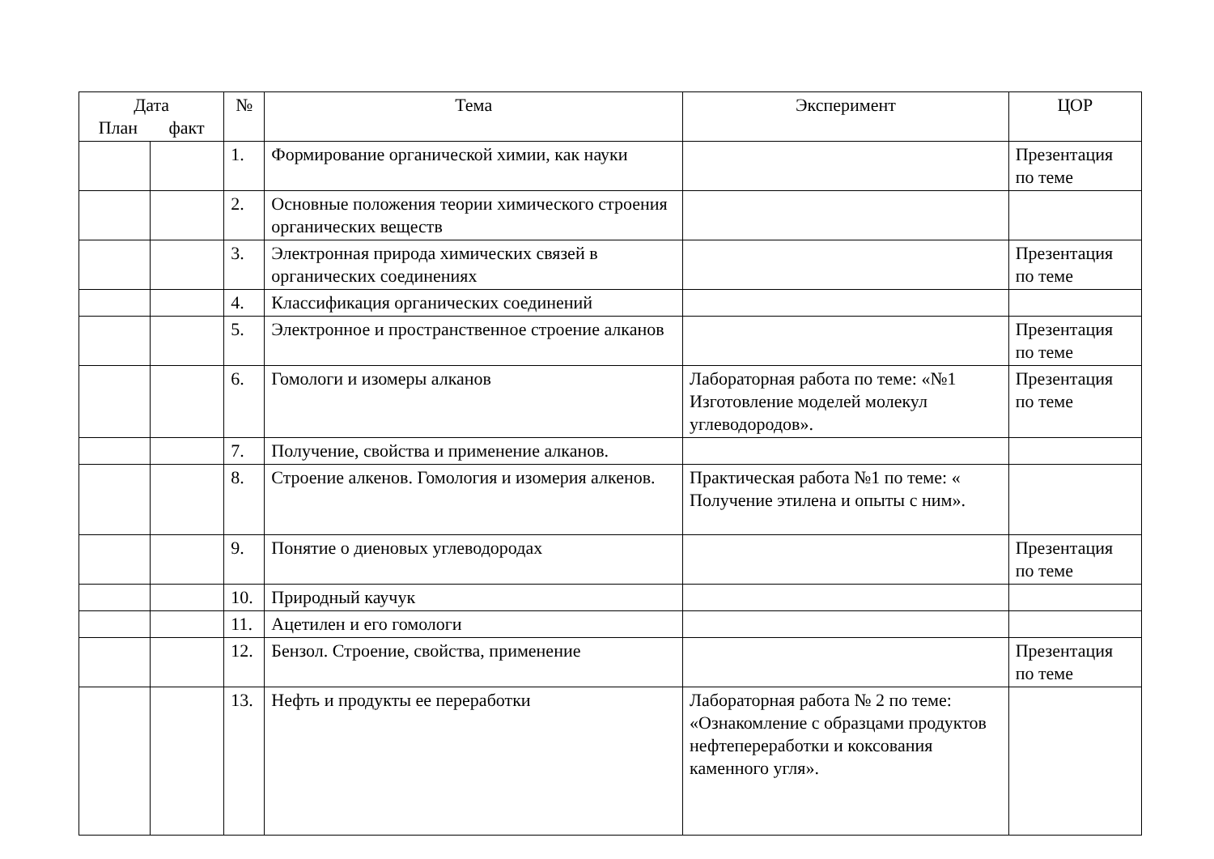| Дата План факт | | № | Тема | Эксперимент | ЦОР |
| --- | --- | --- | --- | --- | --- |
| | | 1. | Формирование органической химии, как науки | | Презентация по теме |
| | | 2. | Основные положения теории химического строения органических веществ | | |
| | | 3. | Электронная природа химических связей в органических соединениях | | Презентация по теме |
| | | 4. | Классификация органических соединений | | |
| | | 5. | Электронное и пространственное строение алканов | | Презентация по теме |
| | | 6. | Гомологи и изомеры алканов | Лабораторная работа по теме: «№1 Изготовление моделей молекул углеводородов». | Презентация по теме |
| | | 7. | Получение, свойства и применение алканов. | | |
| | | 8. | Строение алкенов. Гомология и изомерия алкенов. | Практическая работа №1 по теме: « Получение этилена и опыты с ним». | |
| | | 9. | Понятие о диеновых углеводородах | | Презентация по теме |
| | | 10. | Природный каучук | | |
| | | 11. | Ацетилен и его гомологи | | |
| | | 12. | Бензол. Строение, свойства, применение | | Презентация по теме |
| | | 13. | Нефть и продукты ее переработки | Лабораторная работа № 2 по теме: «Ознакомление с образцами продуктов нефтепереработки и коксования каменного угля». | |